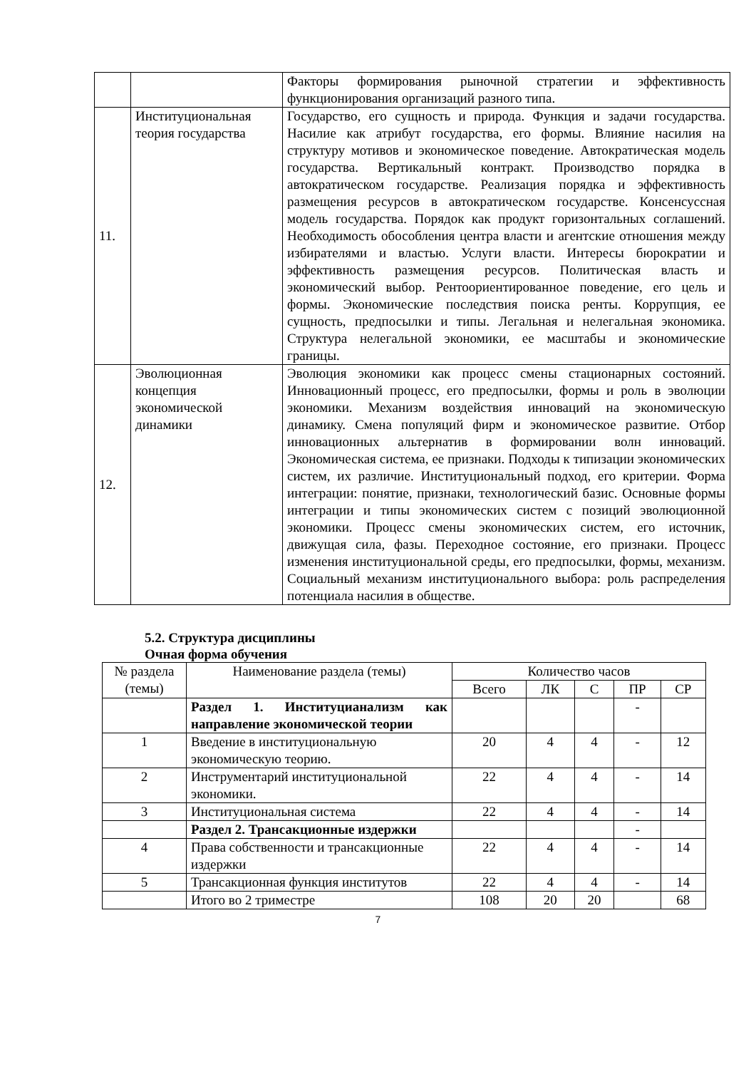| | | Факторы формирования рыночной стратегии и эффективность функционирования организаций разного типа. |
| 11. | Институциональная теория государства | Государство, его сущность и природа. Функция и задачи государства. Насилие как атрибут государства, его формы. Влияние насилия на структуру мотивов и экономическое поведение. Автократическая модель государства. Вертикальный контракт. Производство порядка в автократическом государстве. Реализация порядка и эффективность размещения ресурсов в автократическом государстве. Консенсуссная модель государства. Порядок как продукт горизонтальных соглашений. Необходимость обособления центра власти и агентские отношения между избирателями и властью. Услуги власти. Интересы бюрократии и эффективность размещения ресурсов. Политическая власть и экономический выбор. Рентоориентированное поведение, его цель и формы. Экономические последствия поиска ренты. Коррупция, ее сущность, предпосылки и типы. Легальная и нелегальная экономика. Структура нелегальной экономики, ее масштабы и экономические границы. |
| 12. | Эволюционная концепция экономической динамики | Эволюция экономики как процесс смены стационарных состояний. Инновационный процесс, его предпосылки, формы и роль в эволюции экономики. Механизм воздействия инноваций на экономическую динамику. Смена популяций фирм и экономическое развитие. Отбор инновационных альтернатив в формировании волн инноваций. Экономическая система, ее признаки. Подходы к типизации экономических систем, их различие. Институциональный подход, его критерии. Форма интеграции: понятие, признаки, технологический базис. Основные формы интеграции и типы экономических систем с позиций эволюционной экономики. Процесс смены экономических систем, его источник, движущая сила, фазы. Переходное состояние, его признаки. Процесс изменения институциональной среды, его предпосылки, формы, механизм. Социальный механизм институционального выбора: роль распределения потенциала насилия в обществе. |
5.2. Структура дисциплины
Очная форма обучения
| № раздела (темы) | Наименование раздела (темы) | Количество часов | | | | |
| --- | --- | --- | --- | --- | --- | --- |
| | | Всего | ЛК | С | ПР | СР |
| | Раздел 1. Институцианализм как направление экономической теории | | | | - | |
| 1 | Введение в институциональную экономическую теорию. | 20 | 4 | 4 | - | 12 |
| 2 | Инструментарий институциональной экономики. | 22 | 4 | 4 | - | 14 |
| 3 | Институциональная система | 22 | 4 | 4 | - | 14 |
| | Раздел 2. Трансакционные издержки | | | | - | |
| 4 | Права собственности и трансакционные издержки | 22 | 4 | 4 | - | 14 |
| 5 | Трансакционная функция институтов | 22 | 4 | 4 | - | 14 |
| | Итого во 2 триместре | 108 | 20 | 20 | | 68 |
7